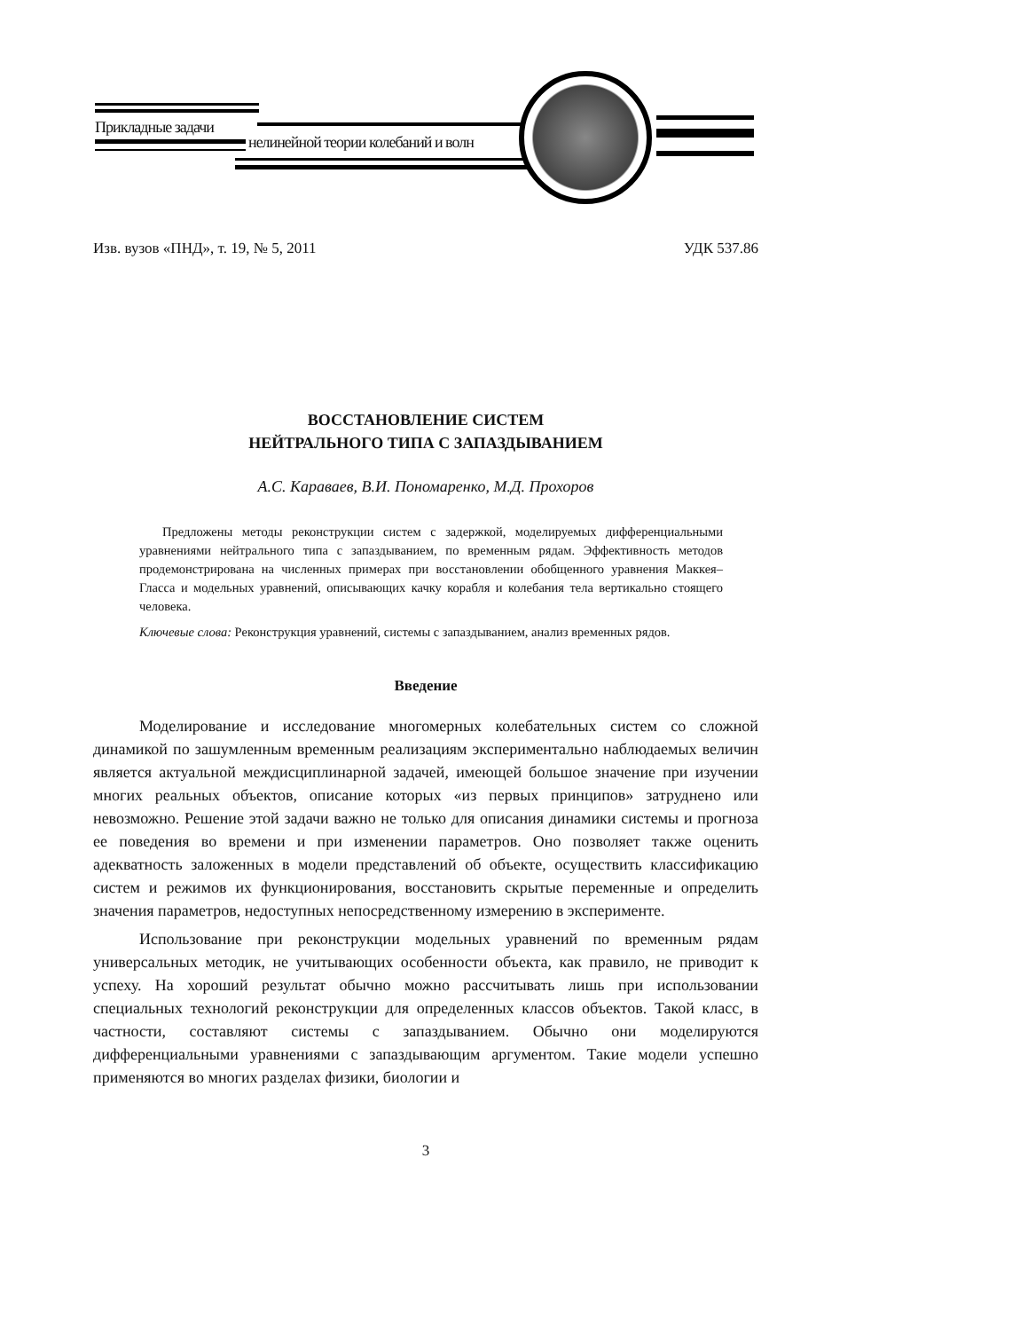Прикладные задачи
нелинейной теории колебаний и волн
Изв. вузов «ПНД», т. 19, № 5, 2011 УДК 537.86
ВОССТАНОВЛЕНИЕ СИСТЕМ
НЕЙТРАЛЬНОГО ТИПА С ЗАПАЗДЫВАНИЕМ
А.С. Караваев, В.И. Пономаренко, М.Д. Прохоров
Предложены методы реконструкции систем с задержкой, моделируемых дифференциальными уравнениями нейтрального типа с запаздыванием, по временным рядам. Эффективность методов продемонстрирована на численных примерах при восстановлении обобщенного уравнения Маккея–Гласса и модельных уравнений, описывающих качку корабля и колебания тела вертикально стоящего человека.
Ключевые слова: Реконструкция уравнений, системы с запаздыванием, анализ временных рядов.
Введение
Моделирование и исследование многомерных колебательных систем со сложной динамикой по зашумленным временным реализациям экспериментально наблюдаемых величин является актуальной междисциплинарной задачей, имеющей большое значение при изучении многих реальных объектов, описание которых «из первых принципов» затруднено или невозможно. Решение этой задачи важно не только для описания динамики системы и прогноза ее поведения во времени и при изменении параметров. Оно позволяет также оценить адекватность заложенных в модели представлений об объекте, осуществить классификацию систем и режимов их функционирования, восстановить скрытые переменные и определить значения параметров, недоступных непосредственному измерению в эксперименте.
Использование при реконструкции модельных уравнений по временным рядам универсальных методик, не учитывающих особенности объекта, как правило, не приводит к успеху. На хороший результат обычно можно рассчитывать лишь при использовании специальных технологий реконструкции для определенных классов объектов. Такой класс, в частности, составляют системы с запаздыванием. Обычно они моделируются дифференциальными уравнениями с запаздывающим аргументом. Такие модели успешно применяются во многих разделах физики, биологии и
3